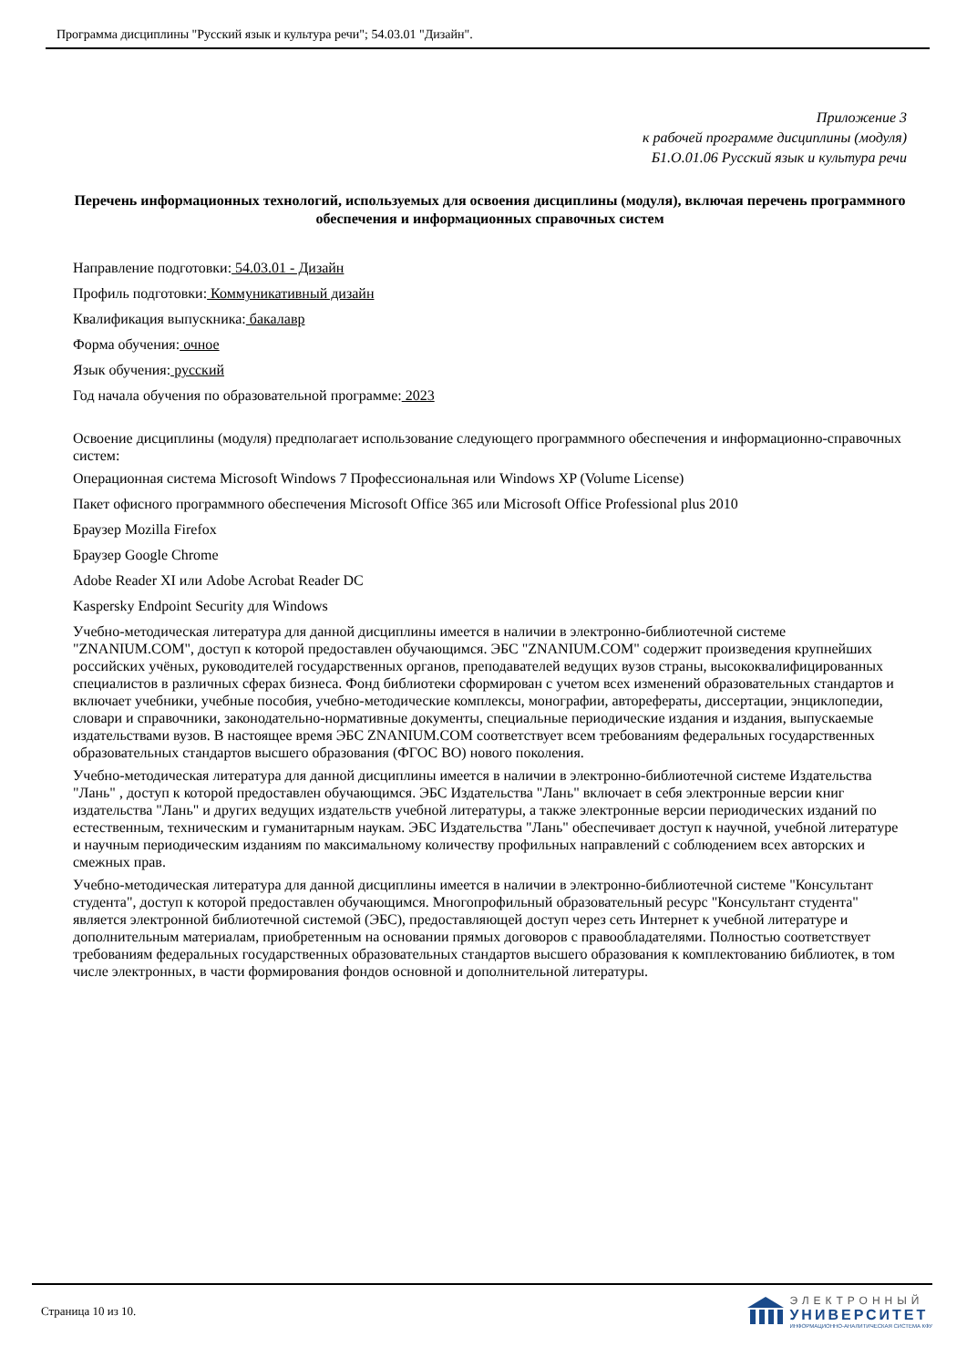Программа дисциплины "Русский язык и культура речи"; 54.03.01 "Дизайн".
Приложение 3
к рабочей программе дисциплины (модуля)
Б1.О.01.06 Русский язык и культура речи
Перечень информационных технологий, используемых для освоения дисциплины (модуля), включая перечень программного обеспечения и информационных справочных систем
Направление подготовки: 54.03.01 - Дизайн
Профиль подготовки: Коммуникативный дизайн
Квалификация выпускника: бакалавр
Форма обучения: очное
Язык обучения: русский
Год начала обучения по образовательной программе: 2023
Освоение дисциплины (модуля) предполагает использование следующего программного обеспечения и информационно-справочных систем:
Операционная система Microsoft Windows 7 Профессиональная или Windows XP (Volume License)
Пакет офисного программного обеспечения Microsoft Office 365 или Microsoft Office Professional plus 2010
Браузер Mozilla Firefox
Браузер Google Chrome
Adobe Reader XI или Adobe Acrobat Reader DC
Kaspersky Endpoint Security для Windows
Учебно-методическая литература для данной дисциплины имеется в наличии в электронно-библиотечной системе "ZNANIUM.COM", доступ к которой предоставлен обучающимся. ЭБС "ZNANIUM.COM" содержит произведения крупнейших российских учёных, руководителей государственных органов, преподавателей ведущих вузов страны, высококвалифицированных специалистов в различных сферах бизнеса. Фонд библиотеки сформирован с учетом всех изменений образовательных стандартов и включает учебники, учебные пособия, учебно-методические комплексы, монографии, авторефераты, диссертации, энциклопедии, словари и справочники, законодательно-нормативные документы, специальные периодические издания и издания, выпускаемые издательствами вузов. В настоящее время ЭБС ZNANIUM.COM соответствует всем требованиям федеральных государственных образовательных стандартов высшего образования (ФГОС ВО) нового поколения.
Учебно-методическая литература для данной дисциплины имеется в наличии в электронно-библиотечной системе Издательства "Лань" , доступ к которой предоставлен обучающимся. ЭБС Издательства "Лань" включает в себя электронные версии книг издательства "Лань" и других ведущих издательств учебной литературы, а также электронные версии периодических изданий по естественным, техническим и гуманитарным наукам. ЭБС Издательства "Лань" обеспечивает доступ к научной, учебной литературе и научным периодическим изданиям по максимальному количеству профильных направлений с соблюдением всех авторских и смежных прав.
Учебно-методическая литература для данной дисциплины имеется в наличии в электронно-библиотечной системе "Консультант студента", доступ к которой предоставлен обучающимся. Многопрофильный образовательный ресурс "Консультант студента" является электронной библиотечной системой (ЭБС), предоставляющей доступ через сеть Интернет к учебной литературе и дополнительным материалам, приобретенным на основании прямых договоров с правообладателями. Полностью соответствует требованиям федеральных государственных образовательных стандартов высшего образования к комплектованию библиотек, в том числе электронных, в части формирования фондов основной и дополнительной литературы.
Страница 10 из 10.
ЭЛЕКТРОННЫЙ
УНИВЕРСИТЕТ
ИНФОРМАЦИОННО-АНАЛИТИЧЕСКАЯ СИСТЕМА КФУ